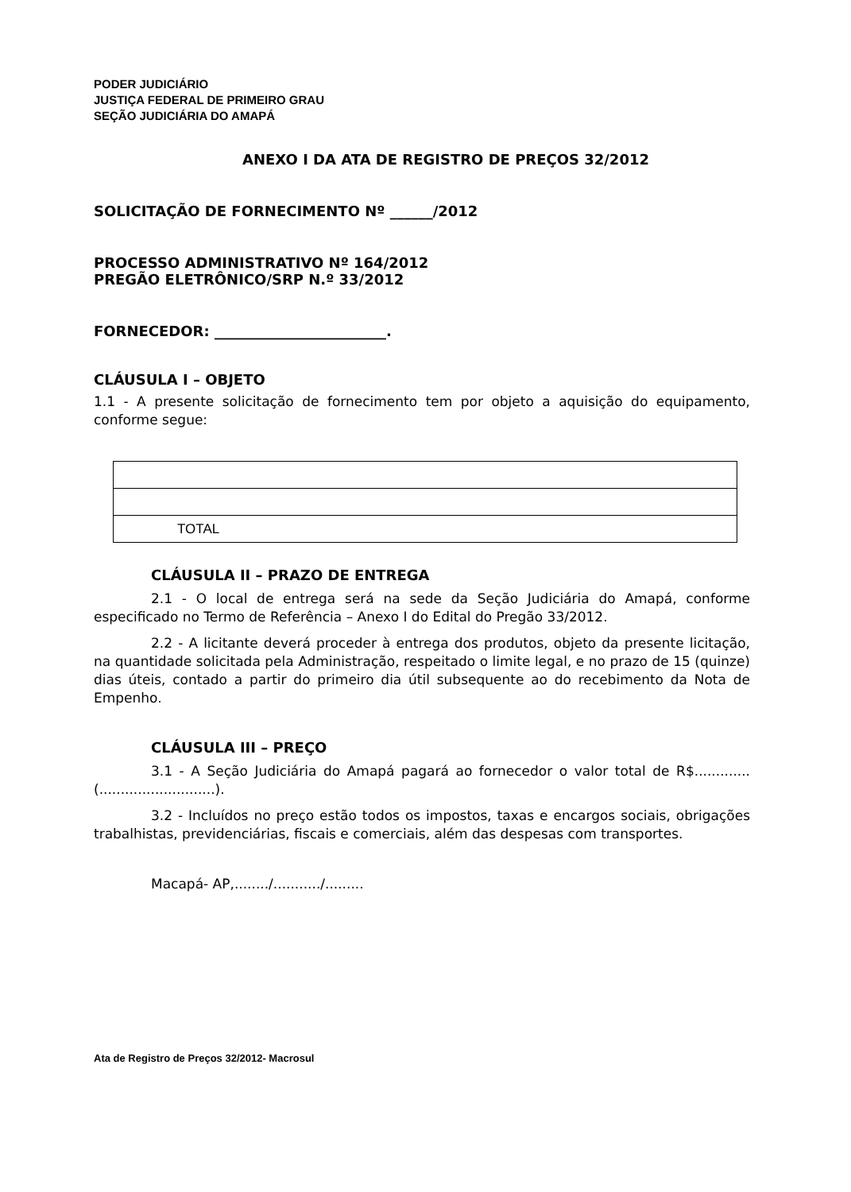PODER JUDICIÁRIO
JUSTIÇA FEDERAL DE PRIMEIRO GRAU
SEÇÃO JUDICIÁRIA DO AMAPÁ
ANEXO I DA ATA DE REGISTRO DE PREÇOS 32/2012
SOLICITAÇÃO DE FORNECIMENTO Nº ______/2012
PROCESSO ADMINISTRATIVO Nº 164/2012
PREGÃO ELETRÔNICO/SRP N.º 33/2012
FORNECEDOR: ________________________.
CLÁUSULA I – OBJETO
1.1 - A presente solicitação de fornecimento tem por objeto a aquisição do equipamento, conforme segue:
| TOTAL |
CLÁUSULA II – PRAZO DE ENTREGA
2.1 - O local de entrega será na sede da Seção Judiciária do Amapá, conforme especificado no Termo de Referência – Anexo I do Edital do Pregão 33/2012.
2.2 - A licitante deverá proceder à entrega dos produtos, objeto da presente licitação, na quantidade solicitada pela Administração, respeitado o limite legal, e no prazo de 15 (quinze) dias úteis, contado a partir do primeiro dia útil subsequente ao do recebimento da Nota de Empenho.
CLÁUSULA III – PREÇO
3.1 - A Seção Judiciária do Amapá pagará ao fornecedor o valor total de R$.............(...........................).
3.2 - Incluídos no preço estão todos os impostos, taxas e encargos sociais, obrigações trabalhistas, previdenciárias, fiscais e comerciais, além das despesas com transportes.
Macapá- AP,......../.........../.........
Ata de Registro de Preços 32/2012- Macrosul